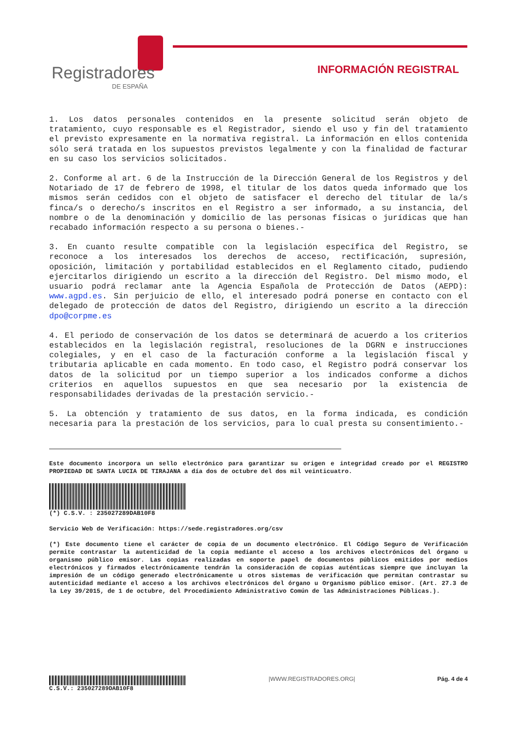Registradores
DE ESPAÑA
INFORMACIÓN REGISTRAL
1. Los datos personales contenidos en la presente solicitud serán objeto de tratamiento, cuyo responsable es el Registrador, siendo el uso y fin del tratamiento el previsto expresamente en la normativa registral. La información en ellos contenida sólo será tratada en los supuestos previstos legalmente y con la finalidad de facturar en su caso los servicios solicitados.
2. Conforme al art. 6 de la Instrucción de la Dirección General de los Registros y del Notariado de 17 de febrero de 1998, el titular de los datos queda informado que los mismos serán cedidos con el objeto de satisfacer el derecho del titular de la/s finca/s o derecho/s inscritos en el Registro a ser informado, a su instancia, del nombre o de la denominación y domicilio de las personas físicas o jurídicas que han recabado información respecto a su persona o bienes.-
3. En cuanto resulte compatible con la legislación específica del Registro, se reconoce a los interesados los derechos de acceso, rectificación, supresión, oposición, limitación y portabilidad establecidos en el Reglamento citado, pudiendo ejercitarlos dirigiendo un escrito a la dirección del Registro. Del mismo modo, el usuario podrá reclamar ante la Agencia Española de Protección de Datos (AEPD): www.agpd.es. Sin perjuicio de ello, el interesado podrá ponerse en contacto con el delegado de protección de datos del Registro, dirigiendo un escrito a la dirección dpo@corpme.es
4. El periodo de conservación de los datos se determinará de acuerdo a los criterios establecidos en la legislación registral, resoluciones de la DGRN e instrucciones colegiales, y en el caso de la facturación conforme a la legislación fiscal y tributaria aplicable en cada momento. En todo caso, el Registro podrá conservar los datos de la solicitud por un tiempo superior a los indicados conforme a dichos criterios en aquellos supuestos en que sea necesario por la existencia de responsabilidades derivadas de la prestación servicio.-
5. La obtención y tratamiento de sus datos, en la forma indicada, es condición necesaria para la prestación de los servicios, para lo cual presta su consentimiento.-
Este documento incorpora un sello electrónico para garantizar su origen e integridad creado por el REGISTRO PROPIEDAD DE SANTA LUCIA DE TIRAJANA a día dos de octubre del dos mil veinticuatro.
(*) C.S.V. : 235027289DAB10F8
Servicio Web de Verificación: https://sede.registradores.org/csv
(*) Este documento tiene el carácter de copia de un documento electrónico. El Código Seguro de Verificación permite contrastar la autenticidad de la copia mediante el acceso a los archivos electrónicos del órgano u organismo público emisor. Las copias realizadas en soporte papel de documentos públicos emitidos por medios electrónicos y firmados electrónicamente tendrán la consideración de copias auténticas siempre que incluyan la impresión de un código generado electrónicamente u otros sistemas de verificación que permitan contrastar su autenticidad mediante el acceso a los archivos electrónicos del órgano u Organismo público emisor. (Art. 27.3 de la Ley 39/2015, de 1 de octubre, del Procedimiento Administrativo Común de las Administraciones Públicas.).
C.S.V.: 235027289DAB10F8 |WWW.REGISTRADORES.ORG| Pág. 4 de 4